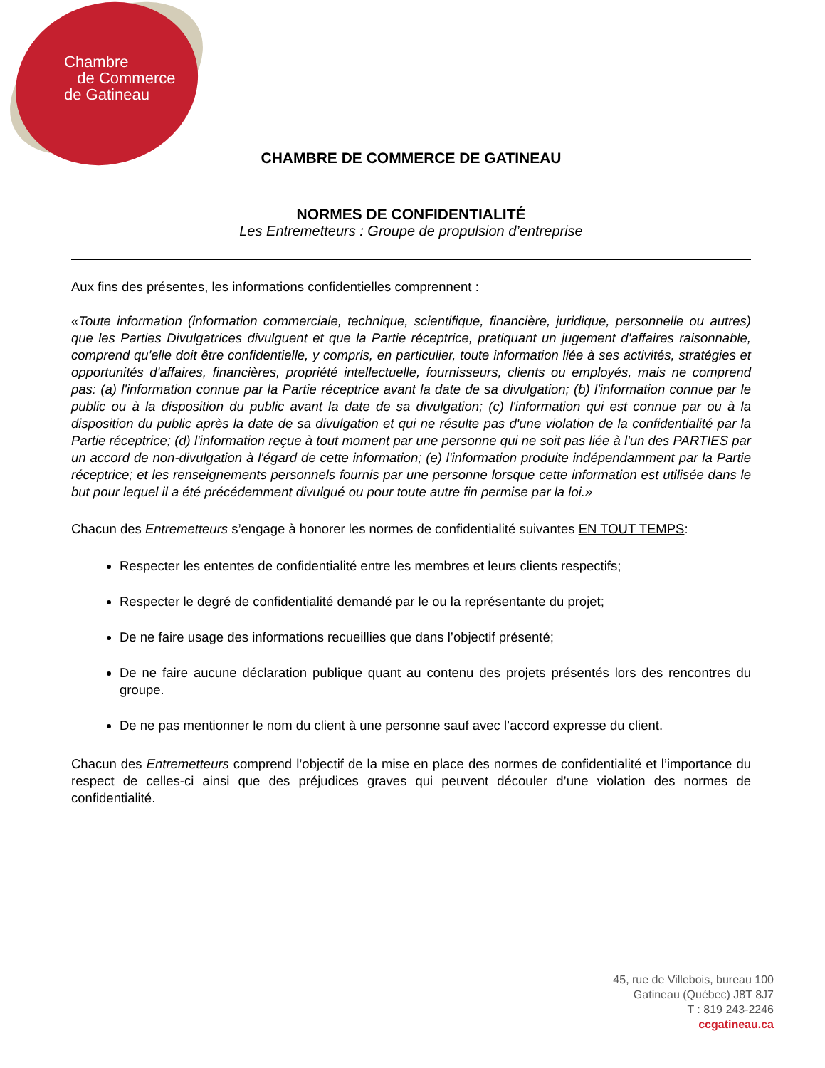Chambre
de Commerce
de Gatineau
CHAMBRE DE COMMERCE DE GATINEAU
NORMES DE CONFIDENTIALITÉ
Les Entremetteurs : Groupe de propulsion d’entreprise
Aux fins des présentes, les informations confidentielles comprennent :
«Toute information (information commerciale, technique, scientifique, financière, juridique, personnelle ou autres) que les Parties Divulgatrices divulguent et que la Partie réceptrice, pratiquant un jugement d'affaires raisonnable, comprend qu'elle doit être confidentielle, y compris, en particulier, toute information liée à ses activités, stratégies et opportunités d'affaires, financières, propriété intellectuelle, fournisseurs, clients ou employés, mais ne comprend pas: (a) l'information connue par la Partie réceptrice avant la date de sa divulgation; (b) l'information connue par le public ou à la disposition du public avant la date de sa divulgation; (c) l'information qui est connue par ou à la disposition du public après la date de sa divulgation et qui ne résulte pas d'une violation de la confidentialité par la Partie réceptrice; (d) l'information reçue à tout moment par une personne qui ne soit pas liée à l'un des PARTIES par un accord de non-divulgation à l'égard de cette information; (e) l'information produite indépendamment par la Partie réceptrice; et les renseignements personnels fournis par une personne lorsque cette information est utilisée dans le but pour lequel il a été précédemment divulgué ou pour toute autre fin permise par la loi.»
Chacun des Entremetteurs s’engage à honorer les normes de confidentialité suivantes EN TOUT TEMPS:
Respecter les ententes de confidentialité entre les membres et leurs clients respectifs;
Respecter le degré de confidentialité demandé par le ou la représentante du projet;
De ne faire usage des informations recueillies que dans l’objectif présenté;
De ne faire aucune déclaration publique quant au contenu des projets présentés lors des rencontres du groupe.
De ne pas mentionner le nom du client à une personne sauf avec l’accord expresse du client.
Chacun des Entremetteurs comprend l’objectif de la mise en place des normes de confidentialité et l’importance du respect de celles-ci ainsi que des préjudices graves qui peuvent découler d’une violation des normes de confidentialité.
45, rue de Villebois, bureau 100
Gatineau (Québec) J8T 8J7
T : 819 243-2246
ccgatineau.ca